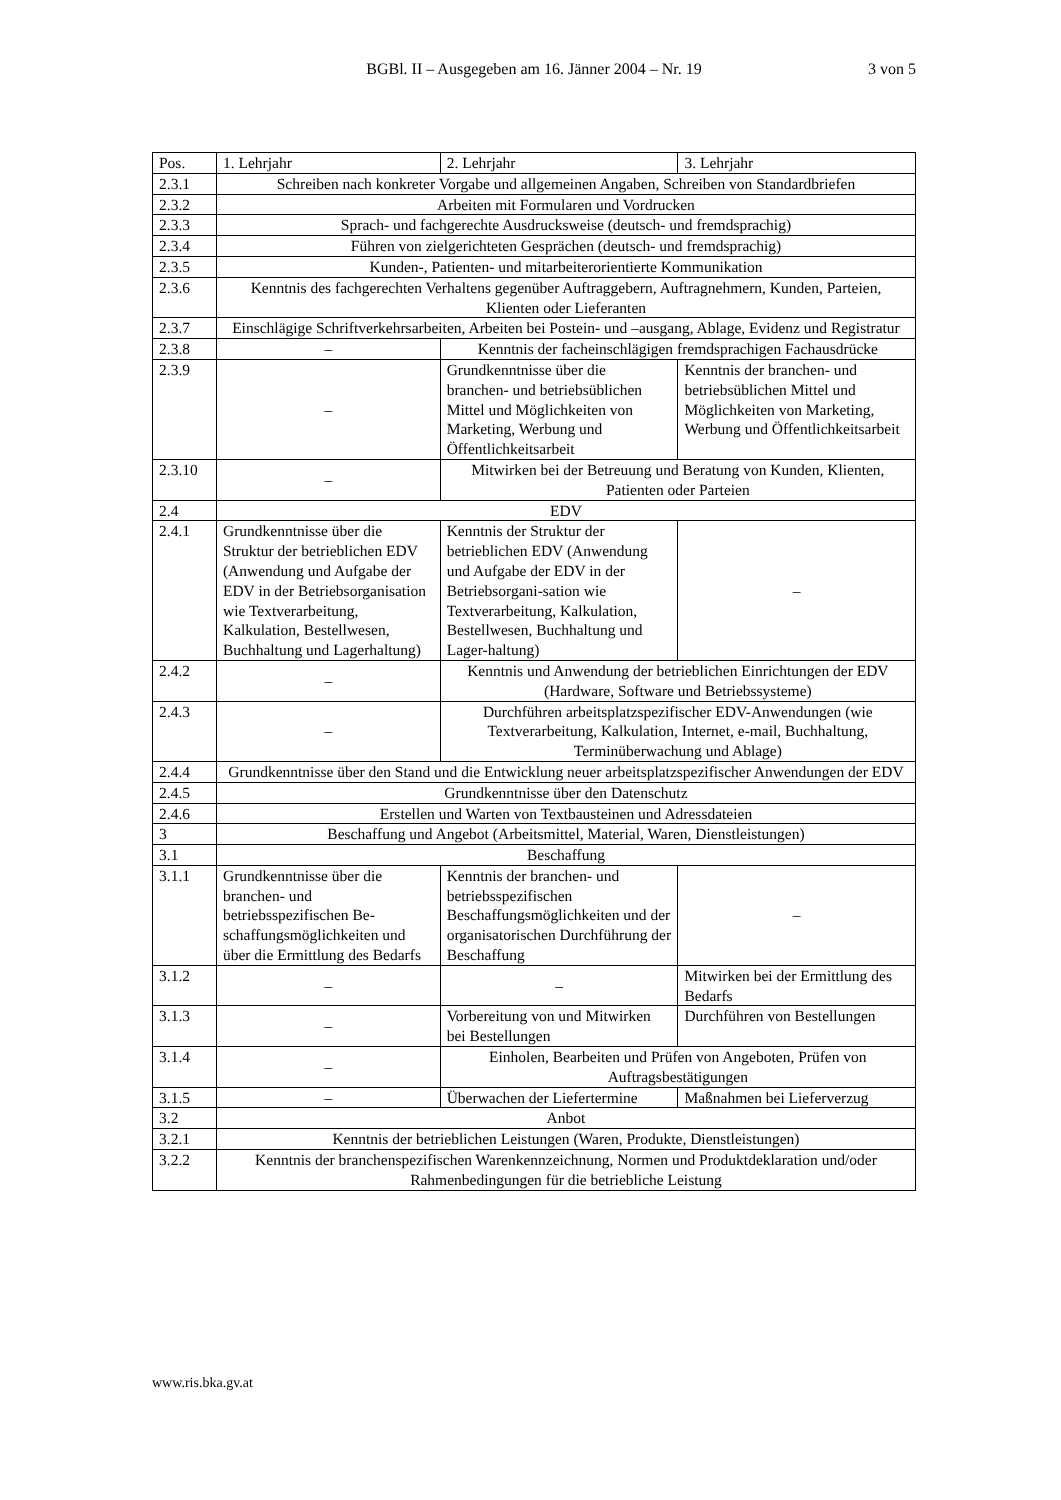BGBl. II – Ausgegeben am 16. Jänner 2004 – Nr. 19
3 von 5
| Pos. | 1. Lehrjahr | 2. Lehrjahr | 3. Lehrjahr |
| --- | --- | --- | --- |
| 2.3.1 | Schreiben nach konkreter Vorgabe und allgemeinen Angaben, Schreiben von Standardbriefen | | |
| 2.3.2 | Arbeiten mit Formularen und Vordrucken | | |
| 2.3.3 | Sprach- und fachgerechte Ausdrucksweise (deutsch- und fremdsprachig) | | |
| 2.3.4 | Führen von zielgerichteten Gesprächen (deutsch- und fremdsprachig) | | |
| 2.3.5 | Kunden-, Patienten- und mitarbeiterorientierte Kommunikation | | |
| 2.3.6 | Kenntnis des fachgerechten Verhaltens gegenüber Auftraggebern, Auftragnehmern, Kunden, Parteien, Klienten oder Lieferanten | | |
| 2.3.7 | Einschlägige Schriftverkehrsarbeiten, Arbeiten bei Postein- und –ausgang, Ablage, Evidenz und Registratur | | |
| 2.3.8 | – | Kenntnis der facheinschlägigen fremdsprachigen Fachausdrücke | |
| 2.3.9 | – | Grundkenntnisse über die branchen- und betriebsüblichen Mittel und Möglichkeiten von Marketing, Werbung und Öffentlichkeitsarbeit | Kenntnis der branchen- und betriebsüblichen Mittel und Möglichkeiten von Marketing, Werbung und Öffentlichkeitsarbeit |
| 2.3.10 | – | Mitwirken bei der Betreuung und Beratung von Kunden, Klienten, Patienten oder Parteien | |
| 2.4 | EDV | | |
| 2.4.1 | Grundkenntnisse über die Struktur der betrieblichen EDV (Anwendung und Aufgabe der EDV in der Betriebsorganisation wie Textverarbeitung, Kalkulation, Bestellwesen, Buchhaltung und Lagerhaltung) | Kenntnis der Struktur der betrieblichen EDV (Anwendung und Aufgabe der EDV in der Betriebsorgani-sation wie Textverarbeitung, Kalkulation, Bestellwesen, Buchhaltung und Lager-haltung) | – |
| 2.4.2 | – | Kenntnis und Anwendung der betrieblichen Einrichtungen der EDV (Hardware, Software und Betriebssysteme) | |
| 2.4.3 | – | Durchführen arbeitsplatzspezifischer EDV-Anwendungen (wie Textverarbeitung, Kalkulation, Internet, e-mail, Buchhaltung, Terminüberwachung und Ablage) | |
| 2.4.4 | Grundkenntnisse über den Stand und die Entwicklung neuer arbeitsplatzspezifischer Anwendungen der EDV | | |
| 2.4.5 | Grundkenntnisse über den Datenschutz | | |
| 2.4.6 | Erstellen und Warten von Textbausteinen und Adressdateien | | |
| 3 | Beschaffung und Angebot (Arbeitsmittel, Material, Waren, Dienstleistungen) | | |
| 3.1 | Beschaffung | | |
| 3.1.1 | Grundkenntnisse über die branchen- und betriebsspezifischen Be-schaffungsmöglichkeiten und über die Ermittlung des Bedarfs | Kenntnis der branchen- und betriebsspezifischen Beschaffungsmöglichkeiten und der organisatorischen Durchführung der Beschaffung | – |
| 3.1.2 | – | – | Mitwirken bei der Ermittlung des Bedarfs |
| 3.1.3 | – | Vorbereitung von und Mitwirken bei Bestellungen | Durchführen von Bestellungen |
| 3.1.4 | – | Einholen, Bearbeiten und Prüfen von Angeboten, Prüfen von Auftragsbestätigungen | |
| 3.1.5 | – | Überwachen der Liefertermine | Maßnahmen bei Lieferverzug |
| 3.2 | Anbot | | |
| 3.2.1 | Kenntnis der betrieblichen Leistungen (Waren, Produkte, Dienstleistungen) | | |
| 3.2.2 | Kenntnis der branchenspezifischen Warenkennzeichnung, Normen und Produktdeklaration und/oder Rahmenbedingungen für die betriebliche Leistung | | |
www.ris.bka.gv.at